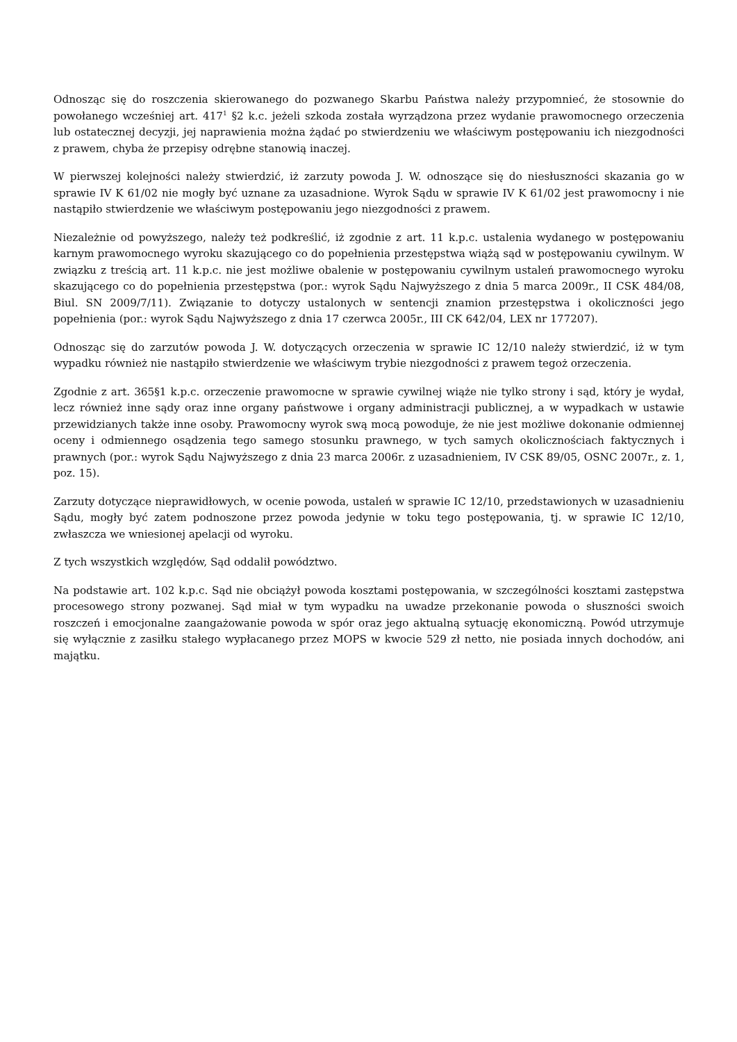Odnosząc się do roszczenia skierowanego do pozwanego Skarbu Państwa należy przypomnieć, że stosownie do powołanego wcześniej art. 417<sup>1</sup> §2 k.c. jeżeli szkoda została wyrządzona przez wydanie prawomocnego orzeczenia lub ostatecznej decyzji, jej naprawienia można żądać po stwierdzeniu we właściwym postępowaniu ich niezgodności z prawem, chyba że przepisy odrębne stanowią inaczej.
W pierwszej kolejności należy stwierdzić, iż zarzuty powoda J. W. odnoszące się do niesłuszności skazania go w sprawie IV K 61/02 nie mogły być uznane za uzasadnione. Wyrok Sądu w sprawie IV K 61/02 jest prawomocny i nie nastąpiło stwierdzenie we właściwym postępowaniu jego niezgodności z prawem.
Niezależnie od powyższego, należy też podkreślić, iż zgodnie z art. 11 k.p.c. ustalenia wydanego w postępowaniu karnym prawomocnego wyroku skazującego co do popełnienia przestępstwa wiążą sąd w postępowaniu cywilnym. W związku z treścią art. 11 k.p.c. nie jest możliwe obalenie w postępowaniu cywilnym ustaleń prawomocnego wyroku skazującego co do popełnienia przestępstwa (por.: wyrok Sądu Najwyższego z dnia 5 marca 2009r., II CSK 484/08, Biul. SN 2009/7/11). Związanie to dotyczy ustalonych w sentencji znamion przestępstwa i okoliczności jego popełnienia (por.: wyrok Sądu Najwyższego z dnia 17 czerwca 2005r., III CK 642/04, LEX nr 177207).
Odnosząc się do zarzutów powoda J. W. dotyczących orzeczenia w sprawie IC 12/10 należy stwierdzić, iż w tym wypadku również nie nastąpiło stwierdzenie we właściwym trybie niezgodności z prawem tegoż orzeczenia.
Zgodnie z art. 365§1 k.p.c. orzeczenie prawomocne w sprawie cywilnej wiąże nie tylko strony i sąd, który je wydał, lecz również inne sądy oraz inne organy państwowe i organy administracji publicznej, a w wypadkach w ustawie przewidzianych także inne osoby. Prawomocny wyrok swą mocą powoduje, że nie jest możliwe dokonanie odmiennej oceny i odmiennego osądzenia tego samego stosunku prawnego, w tych samych okolicznościach faktycznych i prawnych (por.: wyrok Sądu Najwyższego z dnia 23 marca 2006r. z uzasadnieniem, IV CSK 89/05, OSNC 2007r., z. 1, poz. 15).
Zarzuty dotyczące nieprawidłowych, w ocenie powoda, ustaleń w sprawie IC 12/10, przedstawionych w uzasadnieniu Sądu, mogły być zatem podnoszone przez powoda jedynie w toku tego postępowania, tj. w sprawie IC 12/10, zwłaszcza we wniesionej apelacji od wyroku.
Z tych wszystkich względów, Sąd oddalił powództwo.
Na podstawie art. 102 k.p.c. Sąd nie obciążył powoda kosztami postępowania, w szczególności kosztami zastępstwa procesowego strony pozwanej. Sąd miał w tym wypadku na uwadze przekonanie powoda o słuszności swoich roszczeń i emocjonalne zaangażowanie powoda w spór oraz jego aktualną sytuację ekonomiczną. Powód utrzymuje się wyłącznie z zasiłku stałego wypłacanego przez MOPS w kwocie 529 zł netto, nie posiada innych dochodów, ani majątku.